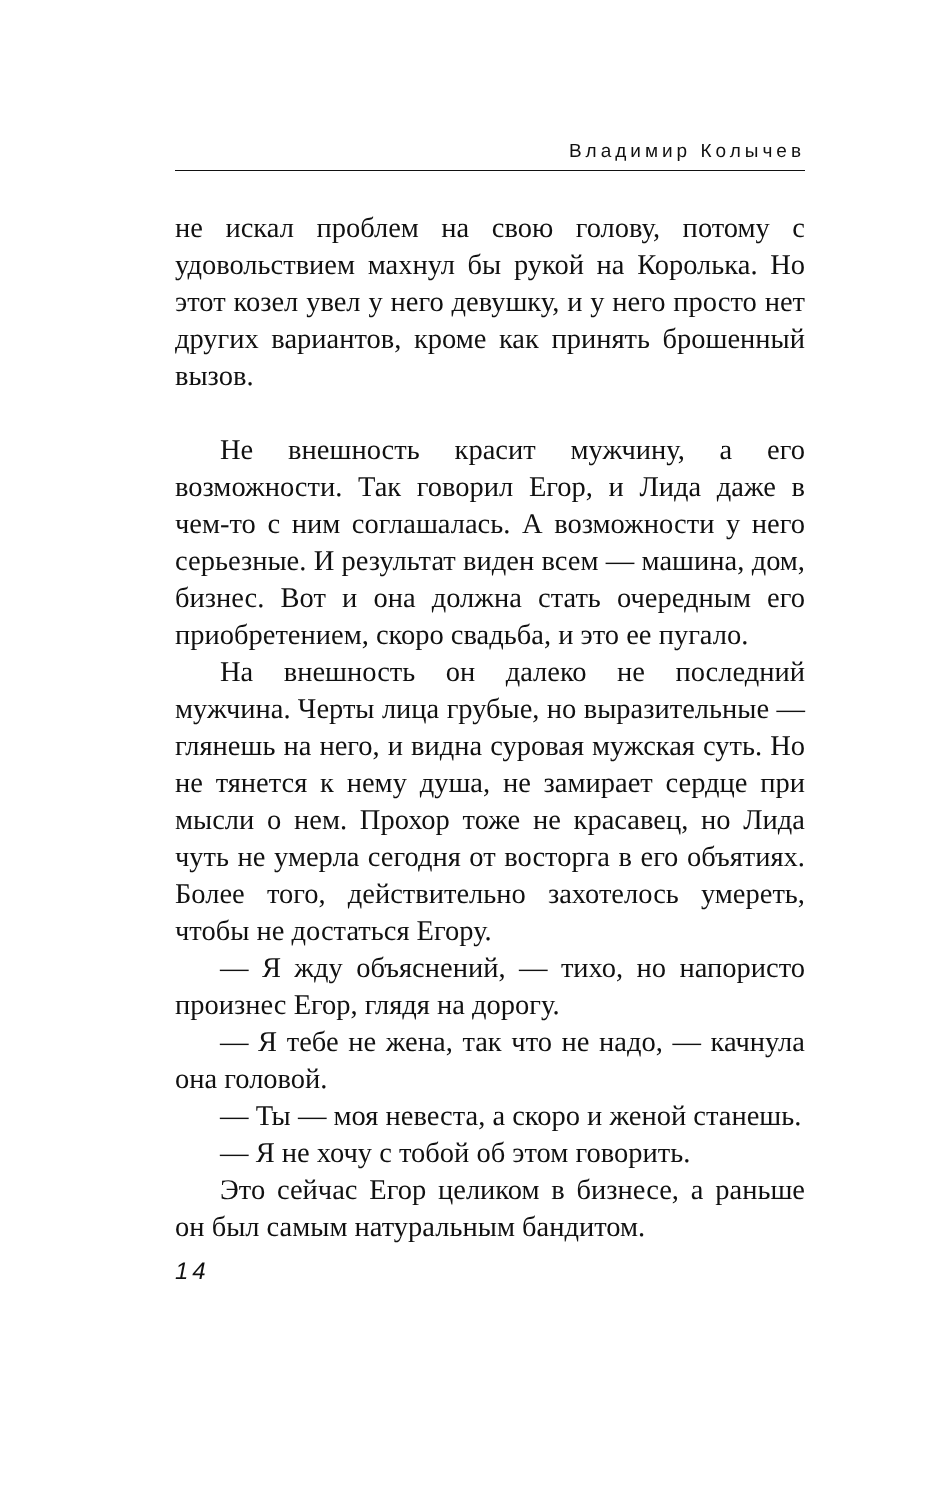Владимир Колычев
не искал проблем на свою голову, потому с удовольствием махнул бы рукой на Королька. Но этот козел увел у него девушку, и у него просто нет других вариантов, кроме как принять брошенный вызов.
Не внешность красит мужчину, а его возможности. Так говорил Егор, и Лида даже в чем-то с ним соглашалась. А возможности у него серьезные. И результат виден всем — машина, дом, бизнес. Вот и она должна стать очередным его приобретением, скоро свадьба, и это ее пугало.
На внешность он далеко не последний мужчина. Черты лица грубые, но выразительные — глянешь на него, и видна суровая мужская суть. Но не тянется к нему душа, не замирает сердце при мысли о нем. Прохор тоже не красавец, но Лида чуть не умерла сегодня от восторга в его объятиях. Более того, действительно захотелось умереть, чтобы не достаться Егору.
— Я жду объяснений, — тихо, но напористо произнес Егор, глядя на дорогу.
— Я тебе не жена, так что не надо, — качнула она головой.
— Ты — моя невеста, а скоро и женой станешь.
— Я не хочу с тобой об этом говорить.
Это сейчас Егор целиком в бизнесе, а раньше он был самым натуральным бандитом.
14